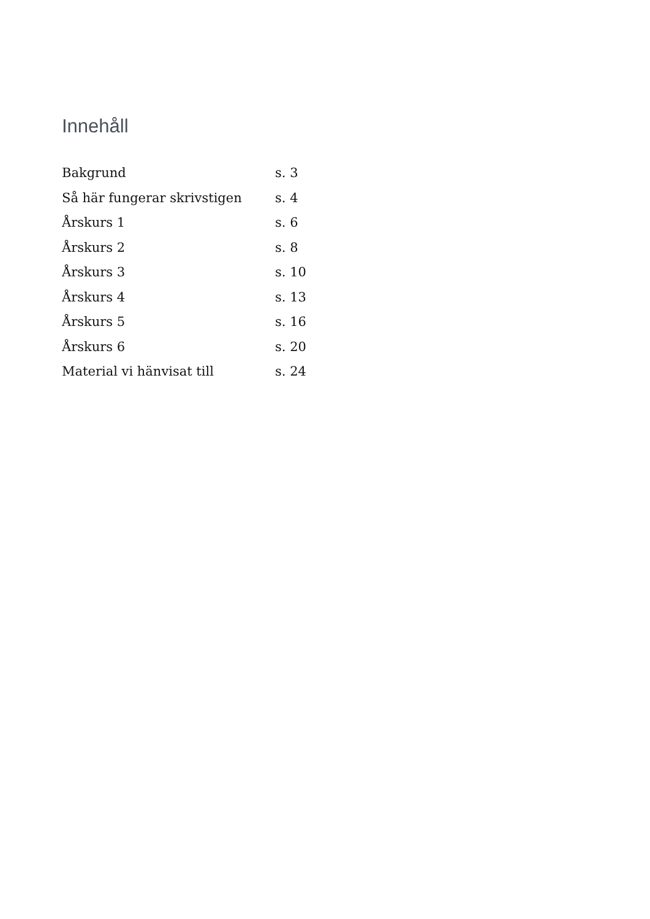Innehåll
| Bakgrund | s. 3 |
| Så här fungerar skrivstigen | s. 4 |
| Årskurs 1 | s. 6 |
| Årskurs 2 | s. 8 |
| Årskurs 3 | s. 10 |
| Årskurs 4 | s. 13 |
| Årskurs 5 | s. 16 |
| Årskurs 6 | s. 20 |
| Material vi hänvisat till | s. 24 |